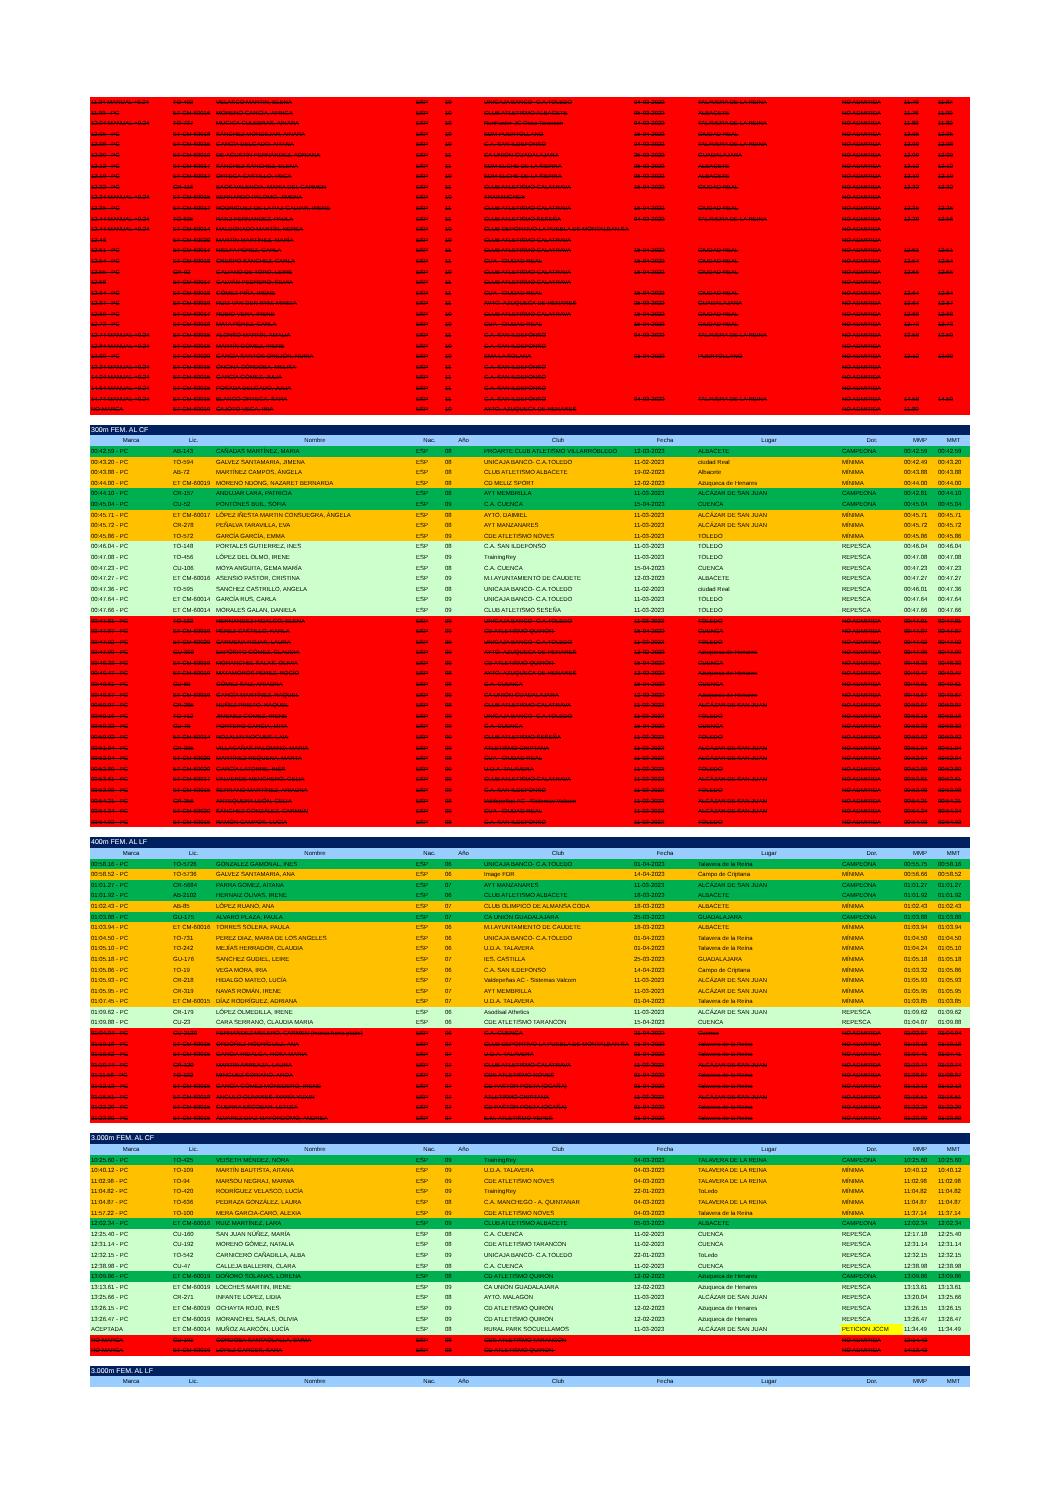| 11.34 MANUAL +0.24 | TO-403 | VELASCO MARTIN, ELENA | ESP | 10 | UNICAJA BANCO- C.A.TOLEDO | 04-03-2023 | TALAVERA DE LA REINA | NO ADMITIDA | 11.70 | 11.87 |
| 11.99 - PC | ET CM-60016 | MORENO GARCÍA, AFRICA | ESP | 10 | CLUB ATLETISMO ALBACETE | 05-03-2023 | ALBACETE | NO ADMITIDA | 11.76 | 11.99 |
| 12.04 MANUAL +0.24 | TO-737 | MUGICA CULEBRAS, AINARA | ESP | 10 | RunFaster-JC Ossa Tarancon | 04-03-2023 | TALAVERA DE LA REINA | NO ADMITIDA | 11.80 | 11.80 |
| 12.05 - PC | ET CM-60018 | SÁNCHEZ MONDÉJAR, AINARA | ESP | 10 | EDM PUERTOLLANO | 15-04-2023 | CIUDAD REAL | NO ADMITIDA | 12.05 | 12.05 |
| 12.08 - PC | ET CM-60015 | GARCÍA DELGADO, AITANA | ESP | 10 | C.A. SAN ILDEFONSO | 04-03-2023 | TALAVERA DE LA REINA | NO ADMITIDA | 12.00 | 12.08 |
| 12.09 - PC | ET CM-60019 | DE AGUSTÍN FERNÁNDEZ, ADRIANA | ESP | 11 | CA UNION GUADALAJARA | 25-03-2023 | GUADALAJARA | NO ADMITIDA | 12.09 | 12.09 |
| 12.12 - PC | ET CM-60017 | SÁNCHEZ SÁNCHEZ, ELENA | ESP | 11 | EDM ELCHE DE LA SIERRA | 05-03-2023 | ALBACETE | NO ADMITIDA | 12.12 | 12.12 |
| 12.19 - PC | ET CM-60017 | ORTEGA CASTILLO, VEGA | ESP | 10 | EDM ELCHE DE LA SIERRA | 05-03-2023 | ALBACETE | NO ADMITIDA | 12.19 | 12.19 |
| 12.32 - PC | CR-116 | BAOS VALENCIA, MARIA DEL CARMEN | ESP | 11 | CLUB ATLETISMO CALATRAVA | 15-04-2023 | CIUDAD REAL | NO ADMITIDA | 12.32 | 12.32 |
| 12.34 MANUAL +0.24 | ET CM-60015 | BERNARDO PALOMO, JIMENA | ESP | 10 | TRAININGREY | | | NO ADMITIDA | | |
| 12.35 - PC | ET CM-60017 | RODRIGUEZ DE LA PAZ GALVAN, IRENE | ESP | 11 | CLUB ATLETISMO CALATRAVA | 15-04-2023 | CIUDAD REAL | NO ADMITIDA | 12.35 | 12.35 |
| 12.44 MANUAL +0.24 | TO-695 | RANZ FERNANDEZ, PAULA | ESP | 11 | CLUB ATLETISMO SESEÑA | 04-03-2023 | TALAVERA DE LA REINA | NO ADMITIDA | 12.20 | 12.56 |
| 12.44 MANUAL +0.24 | ET CM-60014 | MALDONADO MARTÍN, NEREA | ESP | 10 | CLUB DEPORTIVO LA PUEBLA DE MONTALBAN SA | | | NO ADMITIDA | | |
| 12.46 | ET CM-60020 | MARTÍN MARTÍNEZ, MARÍA | ESP | 10 | CLUB ATLETISMO CALATRAVA | | | NO ADMITIDA | | |
| 12.51 - PC | ET CM-60017 | NIELFA PÉREZ, CARLA | ESP | 11 | CLUB ATLETISMO CALATRAVA | 15-04-2023 | CIUDAD REAL | NO ADMITIDA | 12.51 | 12.51 |
| 12.54 - PC | ET CM-60018 | CRESPO SÁNCHEZ, CARLA | ESP | 11 | CUA - CIUDAD REAL | 15-04-2023 | CIUDAD REAL | NO ADMITIDA | 12.54 | 12.54 |
| 12.55 - PC | CR-92 | GALIANO DE TORO, LEIRE | ESP | 10 | CLUB ATLETISMO CALATRAVA | 15-04-2023 | CIUDAD REAL | NO ADMITIDA | 12.55 | 12.55 |
| 12.58 | ET CM-60017 | GALVÁN PEDRERO, SILVIA | ESP | 11 | CLUB ATLETISMO CALATRAVA | | | NO ADMITIDA | | |
| 12.64 - PC | ET CM-60018 | GÓMEZ PIÑA, IRENE | ESP | 11 | CUA - CIUDAD REAL | 15-04-2023 | CIUDAD REAL | NO ADMITIDA | 12.64 | 12.64 |
| 12.67 - PC | ET CM-60019 | RUIZ VAN DEN RYM, MIREIA | ESP | 11 | AYTO. AZUQUECA DE HENARES | 25-03-2023 | GUADALAJARA | NO ADMITIDA | 12.67 | 12.67 |
| 12.68 - PC | ET CM-60017 | RUBIO VERA, IRENE | ESP | 10 | CLUB ATLETISMO CALATRAVA | 15-04-2023 | CIUDAD REAL | NO ADMITIDA | 12.68 | 12.68 |
| 12.73 - PC | ET CM-60018 | MATA PÉREZ, CARLA | ESP | 10 | CUA - CIUDAD REAL | 15-04-2023 | CIUDAD REAL | NO ADMITIDA | 12.73 | 12.73 |
| 12.74 MANUAL +0.24 | ET CM-60015 | ALONSO MARTÍN, AMALIA | ESP | 11 | C.A. SAN ILDEFONSO | 04-03-2023 | TALAVERA DE LA REINA | NO ADMITIDA | 12.50 | 12.50 |
| 12.84 MANUAL +0.24 | ET CM-60015 | MARTÍN GÓMEZ, IRENE | ESP | 10 | C.A. SAN ILDEFONSO | | | NO ADMITIDA | | |
| 13.00 - PC | ET CM-60020 | GARCÍA SANTOS OREJÓN, NURIA | ESP | 10 | EMA LA SOLANA | 01-04-2023 | PUERTOLLANO | NO ADMITIDA | 12.12 | 13.00 |
| 13.24 MANUAL +0.24 | ET CM-60015 | ONCINA CÓRDOBA, MELISA | ESP | 11 | C.A. SAN ILDEFONSO | | | NO ADMITIDA | | |
| 14.04 MANUAL +0.24 | ET CM-60015 | GARCÍA GÓMEZ, JULIA | ESP | 11 | C.A. SAN ILDEFONSO | | | NO ADMITIDA | | |
| 14.64 MANUAL +0.24 | ET CM-60015 | POSADA DELGADO, JULIA | ESP | 11 | C.A. SAN ILDEFONSO | | | NO ADMITIDA | | |
| 14.74 MANUAL +0.24 | ET CM-60015 | BLANCO ORTEGA, SARA | ESP | 11 | C.A. SAN ILDEFONSO | 04-03-2023 | TALAVERA DE LA REINA | NO ADMITIDA | 14.50 | 14.50 |
| NO MARCA | ET CM-60019 | CAJOTO VEGA, IRIA | ESP | 10 | AYTO. AZUQUECA DE HENARES | | | NO ADMITIDA | 11.80 | |
| 300m FEM. AL CF | | | | | | | | | | |
| --- | --- | --- | --- | --- | --- | --- | --- | --- | --- | --- |
| Marca | Lic. | Nombre | Nac. | Año | Club | Fecha | Lugar | Dor. | MMP | MMT |
| 00:42.59 - PC | AB-143 | CAÑADAS MARTÍNEZ, MARIA | ESP | 08 | PROARTE CLUB ATLETISMO VILLARROBLEDO | 12-03-2023 | ALBACETE | CAMPEONA | 00:42.59 | 00:42.59 |
| 00:43.20 - PC | TO-594 | GALVEZ SANTAMARIA, JIMENA | ESP | 08 | UNICAJA BANCO- C.A.TOLEDO | 11-02-2023 | ciudad Real | MÍNIMA | 00:42.49 | 00:43.20 |
| 00:43.88 - PC | AB-72 | MARTÍNEZ CAMPOS, ÁNGELA | ESP | 08 | CLUB ATLETISMO ALBACETE | 19-02-2023 | Albacete | MÍNIMA | 00:43.88 | 00:43.88 |
| 00:44.00 - PC | ET CM-60019 | MORENO NDONG, NAZARET BERNARDA | ESP | 08 | CD MELIZ SPORT | 12-02-2023 | Azuqueca de Henares | MÍNIMA | 00:44.00 | 00:44.00 |
| 00:44.10 - PC | CR-157 | ANDUJAR LARA, PATRICIA | ESP | 08 | AYT MEMBRILLA | 11-03-2023 | ALCÁZAR DE SAN JUAN | CAMPEONA | 00:42.81 | 00:44.10 |
| 00:45.04 - PC | CU-52 | PONTONES BUIL, SOFIA | ESP | 09 | C.A. CUENCA | 15-04-2023 | CUENCA | CAMPEONA | 00:45.04 | 00:45.04 |
| 00:45.71 - PC | ET CM-60017 | LÓPEZ IÑESTA MARTIN CONSUEGRA, ÁNGELA | ESP | 08 | AYTO. DAIMIEL | 11-03-2023 | ALCÁZAR DE SAN JUAN | MÍNIMA | 00:45.71 | 00:45.71 |
| 00:45.72 - PC | CR-278 | PEÑALVA TARAVILLA, EVA | ESP | 08 | AYT MANZANARES | 11-03-2023 | ALCÁZAR DE SAN JUAN | MÍNIMA | 00:45.72 | 00:45.72 |
| 00:45.86 - PC | TO-572 | GARCÍA GARCÍA, EMMA | ESP | 09 | CDE ATLETISMO NOVES | 11-03-2023 | TOLEDO | MÍNIMA | 00:45.86 | 00:45.86 |
| 00:46.04 - PC | TO-148 | PORTALES GUTIERREZ, INES | ESP | 08 | C.A. SAN ILDEFONSO | 11-03-2023 | TOLEDO | REPESCA | 00:46.04 | 00:46.04 |
| 00:47.08 - PC | TO-456 | LÓPEZ DEL OLMO, IRENE | ESP | 09 | TrainingRey | 11-03-2023 | TOLEDO | REPESCA | 00:47.08 | 00:47.08 |
| 00:47.23 - PC | CU-106 | MOYA ANGUITA, GEMA MARÍA | ESP | 08 | C.A. CUENCA | 15-04-2023 | CUENCA | REPESCA | 00:47.23 | 00:47.23 |
| 00:47.27 - PC | ET CM-60016 | ASENSIO PASTOR, CRISTINA | ESP | 09 | M.I.AYUNTAMIENTO DE CAUDETE | 12-03-2023 | ALBACETE | REPESCA | 00:47.27 | 00:47.27 |
| 00:47.36 - PC | TO-595 | SANCHEZ CASTRILLO, ANGELA | ESP | 08 | UNICAJA BANCO- C.A.TOLEDO | 11-02-2023 | ciudad Real | REPESCA | 00:46.01 | 00:47.36 |
| 00:47.64 - PC | ET CM-60014 | GARCÍA RUS, CARLA | ESP | 09 | UNICAJA BANCO- C.A.TOLEDO | 11-03-2023 | TOLEDO | REPESCA | 00:47.64 | 00:47.64 |
| 00:47.66 - PC | ET CM-60014 | MORALES GALAN, DANIELA | ESP | 09 | CLUB ATLETISMO SESEÑA | 11-03-2023 | TOLEDO | REPESCA | 00:47.66 | 00:47.66 |
| 00:47.81 - PC | TO-123 | HERNANDEZ HIDALGO, ELENA | ESP | 09 | UNICAJA BANCO- C.A.TOLEDO | 11-03-2023 | TOLEDO | NO ADMITIDA | 00:47.81 | 00:47.81 |
| 00:47.87 - PC | ET CM-60019 | PÉREZ CASTILLO, KARLA | ESP | 09 | CD ATLETISMO QUIRON- | 15-04-2023 | CUENCA | NO ADMITIDA | 00:47.87 | 00:47.87 |
| 00:47.92 - PC | ET CM-60020 | CARMENA ROJAS, LAURA | ESP | 09 | UNICAJA BANCO- C.A.TOLEDO | 11-03-2023 | TOLEDO | NO ADMITIDA | 00:47.92 | 00:47.92 |
| 00:47.99 - PC | GU-303 | EXPÓSITO GÓMEZ, CLAUDIA | ESP | 09 | AYTO. AZUQUECA DE HENARES | 12-02-2023 | Azuqueca de Henares | NO ADMITIDA | 00:47.99 | 00:47.99 |
| 00:48.33 - PC | ET CM-60019 | MORANCHEL SALAS, OLIVIA | ESP | 09 | CD ATLETISMO QUIRON- | 15-04-2023 | CUENCA | NO ADMITIDA | 00:48.33 | 00:48.33 |
| 00:49.47 - PC | ET CM-60019 | MATAMOROS PÉREZ, ROCÍO | ESP | 08 | AYTO. AZUQUECA DE HENARES | 12-02-2023 | Azuqueca de Henares | NO ADMITIDA | 00:49.47 | 00:49.47 |
| 00:49.61 - PC | CU-60 | GÓMEZ SAIZ, ARIADNA | ESP | 08 | C.A. CUENCA | 15-04-2023 | CUENCA | NO ADMITIDA | 00:49.61 | 00:49.61 |
| 00:49.67 - PC | ET CM-60019 | GARCÍA MARTÍNEZ, RAQUEL | ESP | 09 | CA UNION GUADALAJARA | 12-02-2023 | Azuqueca de Henares | NO ADMITIDA | 00:49.67 | 00:49.67 |
| 00:50.07 - PC | CR-285 | NUÑEZ PRIETO, RAQUEL | ESP | 08 | CLUB ATLETISMO CALATRAVA | 11-03-2023 | ALCÁZAR DE SAN JUAN | NO ADMITIDA | 00:50.07 | 00:50.07 |
| 00:50.16 - PC | TO-712 | JIMENEZ GOMEZ, IRENE | ESP | 09 | UNICAJA BANCO- C.A.TOLEDO | 11-03-2023 | TOLEDO | NO ADMITIDA | 00:50.16 | 00:50.16 |
| 00:50.33 - PC | CU-70 | PORTERO GARCIA, MITA | ESP | 09 | C.A. CUENCA | 15-04-2023 | CUENCA | NO ADMITIDA | 00:50.33 | 00:50.33 |
| 00:50.92 - PC | ET CM-60014 | ROZALEN NOGUES, LAIA | ESP | 09 | CLUB ATLETISMO SESEÑA | 11-03-2023 | TOLEDO | NO ADMITIDA | 00:50.92 | 00:50.92 |
| 00:51.04 - PC | CR-395 | VILLACAÑAS PALOMINO, MARIA | ESP | 09 | ATLETISMO CRIPTANA | 11-03-2023 | ALCÁZAR DE SAN JUAN | NO ADMITIDA | 00:51.04 | 00:51.04 |
| 00:52.04 - PC | ET CM-60020 | MARTÍNEZ REQUENA, MARTA | ESP | 08 | CUA - CIUDAD REAL | 11-03-2023 | ALCÁZAR DE SAN JUAN | NO ADMITIDA | 00:52.04 | 00:52.04 |
| 00:52.89 - PC | ET CM-60020 | GARCÍA LATORRE, INÉS | ESP | 09 | U.D.A. TALAVERA | 11-03-2023 | TOLEDO | NO ADMITIDA | 00:52.89 | 00:52.89 |
| 00:53.61 - PC | ET CM-60017 | VALVERDE MENCHERO, CELIA | ESP | 09 | CLUB ATLETISMO CALATRAVA | 11-03-2023 | ALCÁZAR DE SAN JUAN | NO ADMITIDA | 00:53.61 | 00:53.61 |
| 00:53.98 - PC | ET CM-60015 | SERRANO MARTÍNEZ, ARIADNA | ESP | 09 | C.A. SAN ILDEFONSO | 11-03-2023 | TOLEDO | NO ADMITIDA | 00:53.98 | 00:53.98 |
| 00:54.21 - PC | CR-356 | ANTEQUERA LEÓN, CELIA | ESP | 08 | Valdepeñas AC - Sistemas Valcom | 11-03-2023 | ALCÁZAR DE SAN JUAN | NO ADMITIDA | 00:54.21 | 00:54.21 |
| 00:54.34 - PC | ET CM-60020 | SÁNCHEZ GONZÁLEZ, CARMEN | ESP | 09 | CUA - CIUDAD REAL | 11-03-2023 | ALCÁZAR DE SAN JUAN | NO ADMITIDA | 00:54.34 | 00:54.34 |
| 00:54.93 - PC | ET CM-60015 | RAMÓN CAMPOS, LUCÍA | ESP | 08 | C.A. SAN ILDEFONSO | 11-03-2023 | TOLEDO | NO ADMITIDA | 00:54.93 | 00:54.93 |
| 400m FEM. AL LF | | | | | | | | | | |
| --- | --- | --- | --- | --- | --- | --- | --- | --- | --- | --- |
| Marca | Lic. | Nombre | Nac. | Año | Club | Fecha | Lugar | Dor. | MMP | MMT |
| 00:58.16 - PC | TO-5726 | GONZALEZ GAMONAL, INES | ESP | 06 | UNICAJA BANCO- C.A.TOLEDO | 01-04-2023 | Talavera de la Reina | CAMPEONA | 00:55.75 | 00:58.16 |
| 00:58.52 - PC | TO-5736 | GALVEZ SANTAMARIA, ANA | ESP | 06 | Image FDR | 14-04-2023 | Campo de Criptana | MÍNIMA | 00:56.66 | 00:58.52 |
| 01:01.27 - PC | CR-5684 | PARRA GOMEZ, AITANA | ESP | 07 | AYT MANZANARES | 11-03-2023 | ALCÁZAR DE SAN JUAN | CAMPEONA | 01:01.27 | 01:01.27 |
| 01:01.92 - PC | AB-2102 | HERNAIZ OLIVAS, IRENE | ESP | 06 | CLUB ATLETISMO ALBACETE | 18-03-2023 | ALBACETE | CAMPEONA | 01:01.92 | 01:01.92 |
| 01:02.43 - PC | AB-85 | LÓPEZ RUANO, ANA | ESP | 07 | CLUB OLIMPICO DE ALMANSA CODA | 18-03-2023 | ALBACETE | MÍNIMA | 01:02.43 | 01:02.43 |
| 01:03.88 - PC | GU-175 | ALVARO PLAZA, PAULA | ESP | 07 | CA UNION GUADALAJARA | 25-03-2023 | GUADALAJARA | CAMPEONA | 01:03.88 | 01:03.88 |
| 01:03.94 - PC | ET CM-60016 | TORRES SOLERA, PAULA | ESP | 06 | M.I.AYUNTAMIENTO DE CAUDETE | 18-03-2023 | ALBACETE | MÍNIMA | 01:03.94 | 01:03.94 |
| 01:04.50 - PC | TO-731 | PEREZ DIAZ, MARIA DE LOS ANGELES | ESP | 06 | UNICAJA BANCO- C.A.TOLEDO | 01-04-2023 | Talavera de la Reina | MÍNIMA | 01:04.50 | 01:04.50 |
| 01:05.10 - PC | TO-242 | MEJÍAS HERRADOR, CLAUDIA | ESP | 06 | U.D.A. TALAVERA | 01-04-2023 | Talavera de la Reina | MÍNIMA | 01:04.24 | 01:05.10 |
| 01:05.18 - PC | GU-176 | SANCHEZ GUDIEL, LEIRE | ESP | 07 | IES. CASTILLA | 25-03-2023 | GUADALAJARA | MÍNIMA | 01:05.18 | 01:05.18 |
| 01:05.86 - PC | TO-19 | VEGA MORA, IRIA | ESP | 06 | C.A. SAN ILDEFONSO | 14-04-2023 | Campo de Criptana | MÍNIMA | 01:03.32 | 01:05.86 |
| 01:05.93 - PC | CR-218 | HIDALGO MATEO, LUCÍA | ESP | 07 | Valdepeñas AC - Sistemas Valcom | 11-03-2023 | ALCÁZAR DE SAN JUAN | MÍNIMA | 01:05.93 | 01:05.93 |
| 01:05.95 - PC | CR-319 | NAVAS ROMÁN, IRENE | ESP | 07 | AYT MEMBRILLA | 11-03-2023 | ALCÁZAR DE SAN JUAN | MÍNIMA | 01:05.95 | 01:05.95 |
| 01:07.45 - PC | ET CM-60015 | DÍAZ RODRÍGUEZ, ADRIANA | ESP | 07 | U.D.A. TALAVERA | 01-04-2023 | Talavera de la Reina | MÍNIMA | 01:03.85 | 01:03.85 |
| 01:09.62 - PC | CR-179 | LÓPEZ OLMEDILLA, IRENE | ESP | 06 | Asodisal Athetics | 11-03-2023 | ALCÁZAR DE SAN JUAN | REPESCA | 01:09.62 | 01:09.62 |
| 01:09.88 - PC | CU-23 | CARA SERRANO, CLAUDIA MARIA | ESP | 06 | CDE ATLETISMO TARANCON | 15-04-2023 | CUENCA | REPESCA | 01:04.07 | 01:09.88 |
| 01:04.94 - PC | CU-2130 | FERNANDEZ MELERO, CARMEN (marca fuera plazo) | ESP | 06 | C.A. CUENCA | 21-04-2023 | Cuenca | NO ADMITIDA | 01:02.87 | 01:04.94 |
| 01:10.18 - PC | ET CM-60015 | ORDÓÑEZ RODRÍGUEZ, ANA | ESP | 07 | CLUB DEPORTIVO LA PUEBLA DE MONTALBAN SA | 01-04-2023 | Talavera de la Reina | NO ADMITIDA | 01:10.18 | 01:10.18 |
| 01:10.62 - PC | ET CM-60015 | GARCIA HIDALGA, ROSA MARIA | ESP | 07 | U.D.A. TALAVERA | 01-04-2023 | Talavera de la Reina | NO ADMITIDA | 01:07.41 | 01:07.41 |
| 01:10.74 - PC | CR-120 | MARTIN ARREAZA, LAURA | ESP | 07 | CLUB ATLETISMO CALATRAVA | 11-03-2023 | ALCÁZAR DE SAN JUAN | NO ADMITIDA | 01:10.74 | 01:10.74 |
| 01:11.58 - PC | TO-102 | MINGUEZ SORIANO, AROA | ESP | 07 | CDE ATLETISMO NOVES | 01-04-2023 | Talavera de la Reina | NO ADMITIDA | 01:08.87 | 01:08.87 |
| 01:12.13 - PC | ET CM-60015 | GARCÍA GÓMEZ MONEDERO, IRENE | ESP | 07 | CD PASTOR POETA (OCAÑA) | 01-04-2023 | Talavera de la Reina | NO ADMITIDA | 01:12.13 | 01:12.13 |
| 01:16.51 - PC | ET CM-60018 | ANGULO OLIVARES, MARÍA YUXIN | ESP | 07 | ATLETISMO CRIPTANA | 11-03-2023 | ALCÁZAR DE SAN JUAN | NO ADMITIDA | 01:16.51 | 01:16.51 |
| 01:22.29 - PC | ET CM-60015 | GUERRA ESCOBAR, LETIZIA | ESP | 07 | CD PASTOR POETA (OCAÑA) | 01-04-2023 | Talavera de la Reina | NO ADMITIDA | 01:22.29 | 01:22.29 |
| 01:23.80 - PC | ET CM-60015 | ÁLVAREZ DÍAZ MAYORDOMO, ANDREA | ESP | 07 | E.M. ATLETISMO YEPES | 01-04-2023 | Talavera de la Reina | NO ADMITIDA | 01:23.80 | 01:23.80 |
| 3.000m FEM. AL CF | | | | | | | | | | |
| --- | --- | --- | --- | --- | --- | --- | --- | --- | --- | --- |
| Marca | Lic. | Nombre | Nac. | Año | Club | Fecha | Lugar | Dor. | MMP | MMT |
| 10:25.60 - PC | TO-425 | VEISETH MÉNDEZ, NORA | ESP | 09 | TrainingRey | 04-03-2023 | TALAVERA DE LA REINA | CAMPEONA | 10:25.60 | 10:25.60 |
| 10:40.12 - PC | TO-109 | MARTÍN BAUTISTA, AITANA | ESP | 09 | U.D.A. TALAVERA | 04-03-2023 | TALAVERA DE LA REINA | MÍNIMA | 10:40.12 | 10:40.12 |
| 11:02.98 - PC | TO-94 | MARSOU NEGRAJ, MARWA | ESP | 09 | CDE ATLETISMO NOVES | 04-03-2023 | TALAVERA DE LA REINA | MÍNIMA | 11:02.98 | 11:02.98 |
| 11:04.82 - PC | TO-420 | RODRÍGUEZ VELASCO, LUCÍA | ESP | 09 | TrainingRey | 22-01-2023 | ToLedo | MÍNIMA | 11:04.82 | 11:04.82 |
| 11:04.87 - PC | TO-636 | PEDRAZA GONZÁLEZ, LAURA | ESP | 08 | C.A. MANCHEGO - A. QUINTANAR | 04-03-2023 | TALAVERA DE LA REINA | MÍNIMA | 11:04.87 | 11:04.87 |
| 11:57.22 - PC | TO-100 | MERA GARCIA-CARO, ALEXIA | ESP | 09 | CDE ATLETISMO NOVES | 04-03-2023 | Talavera de la Reina | MÍNIMA | 11:37.14 | 11:37.14 |
| 12:02.34 - PC | ET CM-60016 | RUIZ MARTÍNEZ, LARA | ESP | 09 | CLUB ATLETISMO ALBACETE | 05-03-2023 | ALBACETE | CAMPEONA | 12:02.34 | 12:02.34 |
| 12:25.40 - PC | CU-160 | SAN JUAN NÚÑEZ, MARÍA | ESP | 08 | C.A. CUENCA | 11-02-2023 | CUENCA | REPESCA | 12:17.18 | 12:25.40 |
| 12:31.14 - PC | CU-192 | MORENO GÓMEZ, NATALIA | ESP | 08 | CDE ATLETISMO TARANCON | 11-02-2023 | CUENCA | REPESCA | 12:31.14 | 12:31.14 |
| 12:32.15 - PC | TO-542 | CARNICERO CAÑADILLA, ALBA | ESP | 09 | UNICAJA BANCO- C.A.TOLEDO | 22-01-2023 | ToLedo | REPESCA | 12:32.15 | 12:32.15 |
| 12:38.98 - PC | CU-47 | CALLEJA BALLERIN, CLARA | ESP | 08 | C.A. CUENCA | 11-02-2023 | CUENCA | REPESCA | 12:38.98 | 12:38.98 |
| 13:09.86 - PC | ET CM-60019 | DOÑORO SOLANAS, LORENA | ESP | 08 | CD ATLETISMO QUIRON | 12-02-2023 | Azuqueca de Henares | CAMPEONA | 13:09.86 | 13:09.86 |
| 13:13.61 - PC | ET CM-60019 | LOECHES MARTIN, IRENE | ESP | 09 | CA UNION GUADALAJARA | 12-02-2023 | Azuqueca de Henares | REPESCA | 13:13.61 | 13:13.61 |
| 13:25.66 - PC | CR-271 | INFANTE LOPEZ, LIDIA | ESP | 08 | AYTO. MALAGON | 11-03-2023 | ALCÁZAR DE SAN JUAN | REPESCA | 13:20.04 | 13:25.66 |
| 13:26.15 - PC | ET CM-60019 | OCHAYTA ROJO, INES | ESP | 09 | CD ATLETISMO QUIRON | 12-02-2023 | Azuqueca de Henares | REPESCA | 13:26.15 | 13:26.15 |
| 13:26.47 - PC | ET CM-60019 | MORANCHEL SALAS, OLIVIA | ESP | 09 | CD ATLETISMO QUIRON | 12-02-2023 | Azuqueca de Henares | REPESCA | 13:26.47 | 13:26.47 |
| ACEPTADA | ET CM-60014 | MUÑOZ ALARCÓN, LUCÍA | ESP | 08 | RURAL PARK SOCUELLAMOS | 11-03-2023 | ALCÁZAR DE SAN JUAN | PETICION JCCM | 11:34.49 | 11:34.49 |
| NO MARCA | CU-191 | CORDOBA SANTAOLALLA, EMMA | ESP | 08 | CDE ATLETISMO TARANCON | | | NO ADMITIDA | 13:14.43 | |
| NO MARCA | ET CM-60019 | LOPEZ GARCES, SARA | ESP | 08 | CD ATLETISMO QUIRON- | | | NO ADMITIDA | 14:13.43 | |
| 3.000m FEM. AL LF | | | | | | | | | | |
| --- | --- | --- | --- | --- | --- | --- | --- | --- | --- | --- |
| Marca | Lic. | Nombre | Nac. | Año | Club | Fecha | Lugar | Dor. | MMP | MMT |